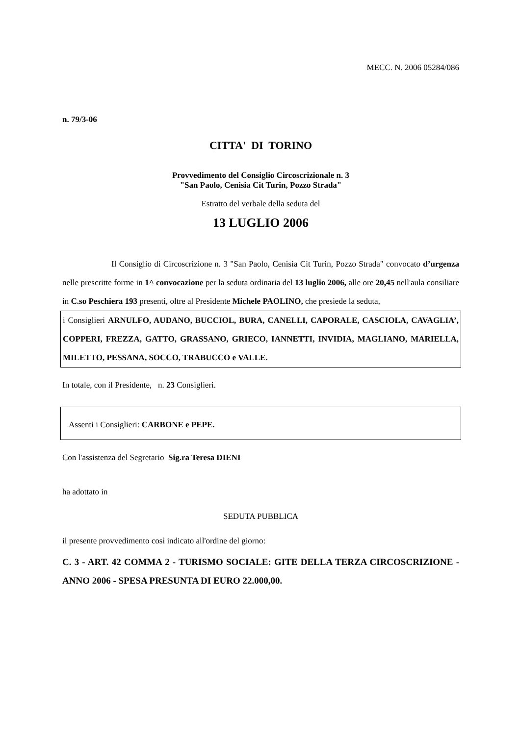MECC. N. 2006 05284/086
n. 79/3-06
CITTA' DI TORINO
Provvedimento del Consiglio Circoscrizionale n. 3
"San Paolo, Cenisia Cit Turin, Pozzo Strada"
Estratto del verbale della seduta del
13 LUGLIO 2006
Il Consiglio di Circoscrizione n. 3 "San Paolo, Cenisia Cit Turin, Pozzo Strada" convocato d’urgenza nelle prescritte forme in 1^ convocazione per la seduta ordinaria del 13 luglio 2006, alle ore 20,45 nell'aula consiliare in C.so Peschiera 193 presenti, oltre al Presidente Michele PAOLINO, che presiede la seduta,
i Consiglieri ARNULFO, AUDANO, BUCCIOL, BURA, CANELLI, CAPORALE, CASCIOLA, CAVAGLIA’, COPPERI, FREZZA, GATTO, GRASSANO, GRIECO, IANNETTI, INVIDIA, MAGLIANO, MARIELLA, MILETTO, PESSANA, SOCCO, TRABUCCO e VALLE.
In totale, con il Presidente, n. 23 Consiglieri.
Assenti i Consiglieri: CARBONE e PEPE.
Con l'assistenza del Segretario Sig.ra Teresa DIENI
ha adottato in
SEDUTA PUBBLICA
il presente provvedimento così indicato all'ordine del giorno:
C. 3 - ART. 42 COMMA 2 - TURISMO SOCIALE: GITE DELLA TERZA CIRCOSCRIZIONE - ANNO 2006 - SPESA PRESUNTA DI EURO 22.000,00.